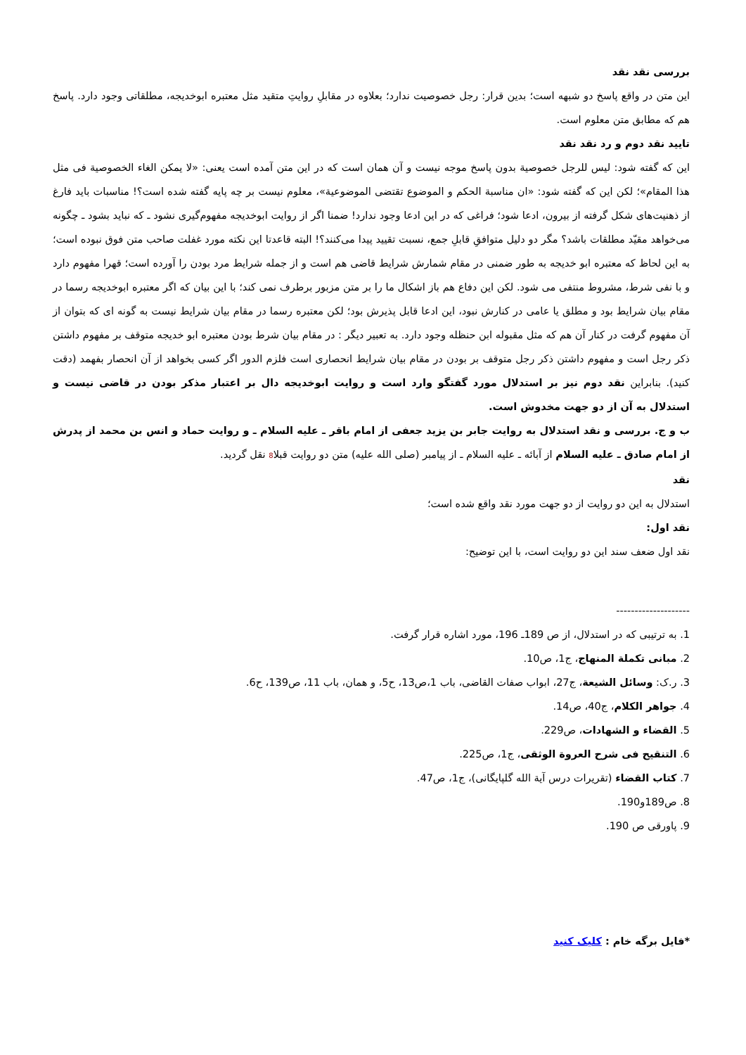بررسی نقد نقد
این متن در واقع پاسخ دو شبهه است؛ بدین قرار: رجل خصوصیت ندارد؛ بعلاوه در مقابلِ روایتِ متقید مثل معتبره ابوخدیجه، مطلقاتی وجود دارد. پاسخ هم که مطابق متن معلوم است.
تایید نقد دوم و رد نقد نقد
این که گفته شود: لیس للرجل خصوصیة بدون پاسخ موجه نیست و آن همان است که در این متن آمده است یعنی: «لا یمکن الغاء الخصوصیة فی مثل هذا المقام»؛ لکن این که گفته شود: «ان مناسبة الحکم و الموضوع تقتضی الموضوعیة»، معلوم نیست بر چه پایه گفته شده است؟! مناسبات باید فارغ از ذهنیت‌های شکل گرفته از بیرون، ادعا شود؛ فراغی که در این ادعا وجود ندارد! ضمنا اگر از روایت ابوخدیجه مفهوم‌گیری نشود ـ که نباید بشود ـ چگونه می‌خواهد مقیّد مطلقات باشد؟ مگر دو دلیل متوافقِ قابلِ جمع، نسبت تقیید پیدا می‌کنند؟! البته قاعدتا این نکته مورد غفلت صاحب متن فوق نبوده است؛ به این لحاظ که معتبره ابو خدیجه به طور ضمنی در مقام شمارش شرایط قاضی هم است و از جمله شرایط مرد بودن را آورده است؛ قهرا مفهوم دارد و با نفی شرط، مشروط منتفی می شود. لکن این دفاع هم باز اشکال ما را بر متن مزبور برطرف نمی کند؛ با این بیان که اگر معتبره ابوخدیجه رسما در مقام بیان شرایط بود و مطلق یا عامی در کنارش نبود، این ادعا قابل پذیرش بود؛ لکن معتبره رسما در مقام بیان شرایط نیست به گونه ای که بتوان از آن مفهوم گرفت در کنار آن هم که مثل مقبوله ابن حنظله وجود دارد. به تعبیر دیگر : در مقام بیان شرط بودن معتبره ابو خدیجه متوقف بر مفهوم داشتن ذکر رجل است و مفهوم داشتن ذکر رجل متوقف بر بودن در مقام بیان شرایط انحصاری است فلزم الدور اگر کسی بخواهد از آن انحصار بفهمد (دقت کنید). بنابراین نقد دوم نیز بر استدلال مورد گفتگو وارد است و روایت ابوخدیجه دال بر اعتبار مذکر بودن در قاضی نیست و استدلال به آن از دو جهت مخدوش است.
ب و ج. بررسی و نقد استدلال به روایت جابر بن یزید جعفی از امام باقر ـ علیه السلام ـ و روایت حماد و انس بن محمد از پدرش از امام صادق ـ علیه السلام از آبائه ـ علیه السلام ـ از پیامبر (صلی الله علیه) متن دو روایت قبلا8 نقل گردید.
نقد
استدلال به این دو روایت از دو جهت مورد نقد واقع شده است؛
نقد اول:
نقد اول ضعف سند این دو روایت است، با این توضیح:
--------------------
1. به ترتیبی که در استدلال، از ص 189ـ 196، مورد اشاره قرار گرفت.
2. مبانی تکملة المنهاج، ج1، ص10.
3. ر.ک: وسائل الشیعة، ج27، ابواب صفات القاضی، باب 1،ص13، ح5، و همان، باب 11، ص139، ح6.
4. جواهر الکلام، ج40، ص14.
5. القضاء و الشهادات، ص229.
6. التنقیح فی شرح العروة الوثقی، ج1، ص225.
7. کتاب القضاء (تقریرات درس آیة الله گلپایگانی)، ج1، ص47.
8. ص189و190.
9. پاورقی ص 190.
*فایل برگه خام : کلیک کنید